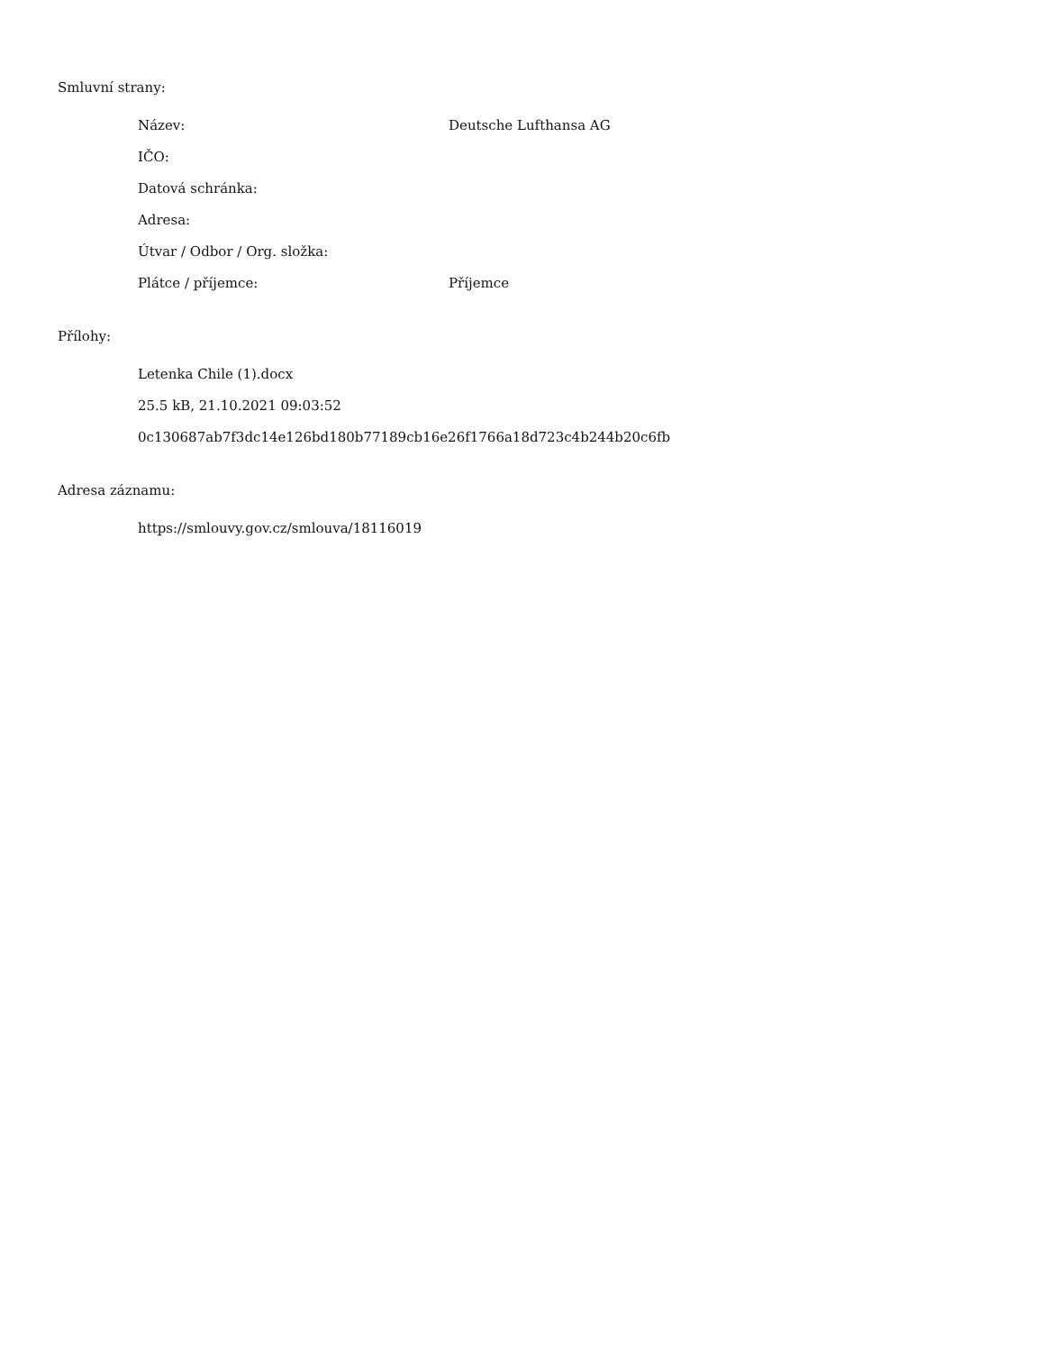Smluvní strany:
Název: Deutsche Lufthansa AG
IČO:
Datová schránka:
Adresa:
Útvar / Odbor / Org. složka:
Plátce / příjemce: Příjemce
Přílohy:
Letenka Chile (1).docx
25.5 kB, 21.10.2021 09:03:52
0c130687ab7f3dc14e126bd180b77189cb16e26f1766a18d723c4b244b20c6fb
Adresa záznamu:
https://smlouvy.gov.cz/smlouva/18116019